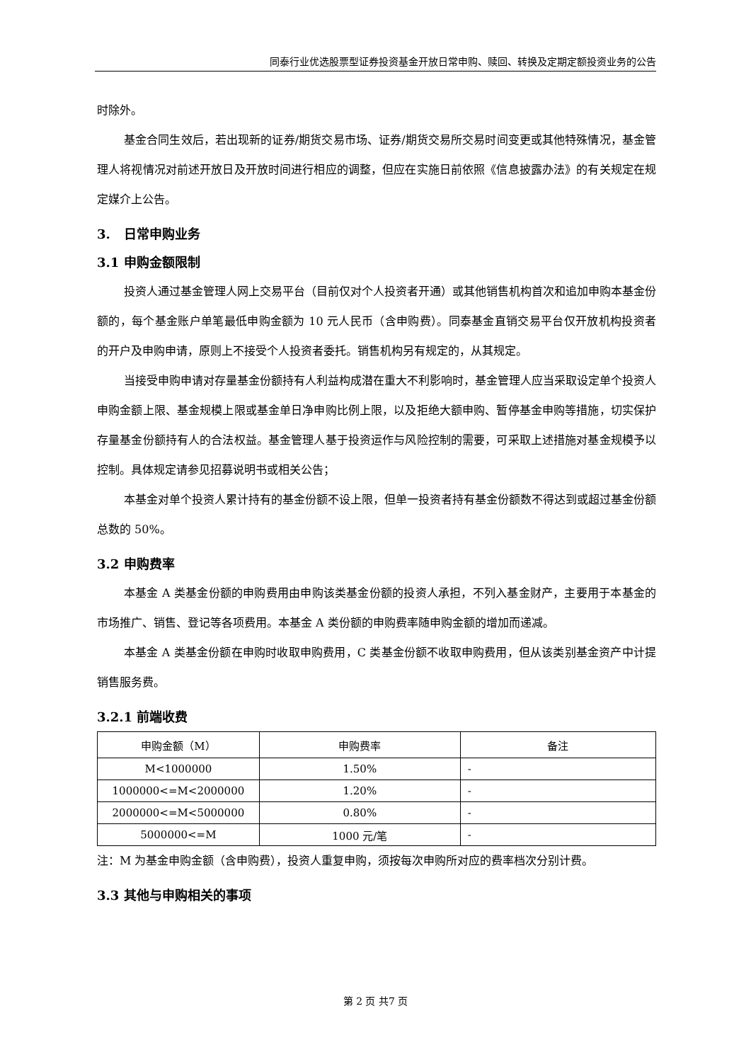同泰行业优选股票型证券投资基金开放日常申购、赎回、转换及定期定额投资业务的公告
时除外。
基金合同生效后，若出现新的证券/期货交易市场、证券/期货交易所交易时间变更或其他特殊情况，基金管理人将视情况对前述开放日及开放时间进行相应的调整，但应在实施日前依照《信息披露办法》的有关规定在规定媒介上公告。
3. 日常申购业务
3.1 申购金额限制
投资人通过基金管理人网上交易平台（目前仅对个人投资者开通）或其他销售机构首次和追加申购本基金份额的，每个基金账户单笔最低申购金额为 10 元人民币（含申购费）。同泰基金直销交易平台仅开放机构投资者的开户及申购申请，原则上不接受个人投资者委托。销售机构另有规定的，从其规定。
当接受申购申请对存量基金份额持有人利益构成潜在重大不利影响时，基金管理人应当采取设定单个投资人申购金额上限、基金规模上限或基金单日净申购比例上限，以及拒绝大额申购、暂停基金申购等措施，切实保护存量基金份额持有人的合法权益。基金管理人基于投资运作与风险控制的需要，可采取上述措施对基金规模予以控制。具体规定请参见招募说明书或相关公告；
本基金对单个投资人累计持有的基金份额不设上限，但单一投资者持有基金份额数不得达到或超过基金份额总数的 50%。
3.2 申购费率
本基金 A 类基金份额的申购费用由申购该类基金份额的投资人承担，不列入基金财产，主要用于本基金的市场推广、销售、登记等各项费用。本基金 A 类份额的申购费率随申购金额的增加而递减。
本基金 A 类基金份额在申购时收取申购费用，C 类基金份额不收取申购费用，但从该类别基金资产中计提销售服务费。
3.2.1 前端收费
| 申购金额（M） | 申购费率 | 备注 |
| M<1000000 | 1.50% | - |
| 1000000<=M<2000000 | 1.20% | - |
| 2000000<=M<5000000 | 0.80% | - |
| 5000000<=M | 1000 元/笔 | - |
注：M 为基金申购金额（含申购费），投资人重复申购，须按每次申购所对应的费率档次分别计费。
3.3 其他与申购相关的事项
第 2 页 共7 页